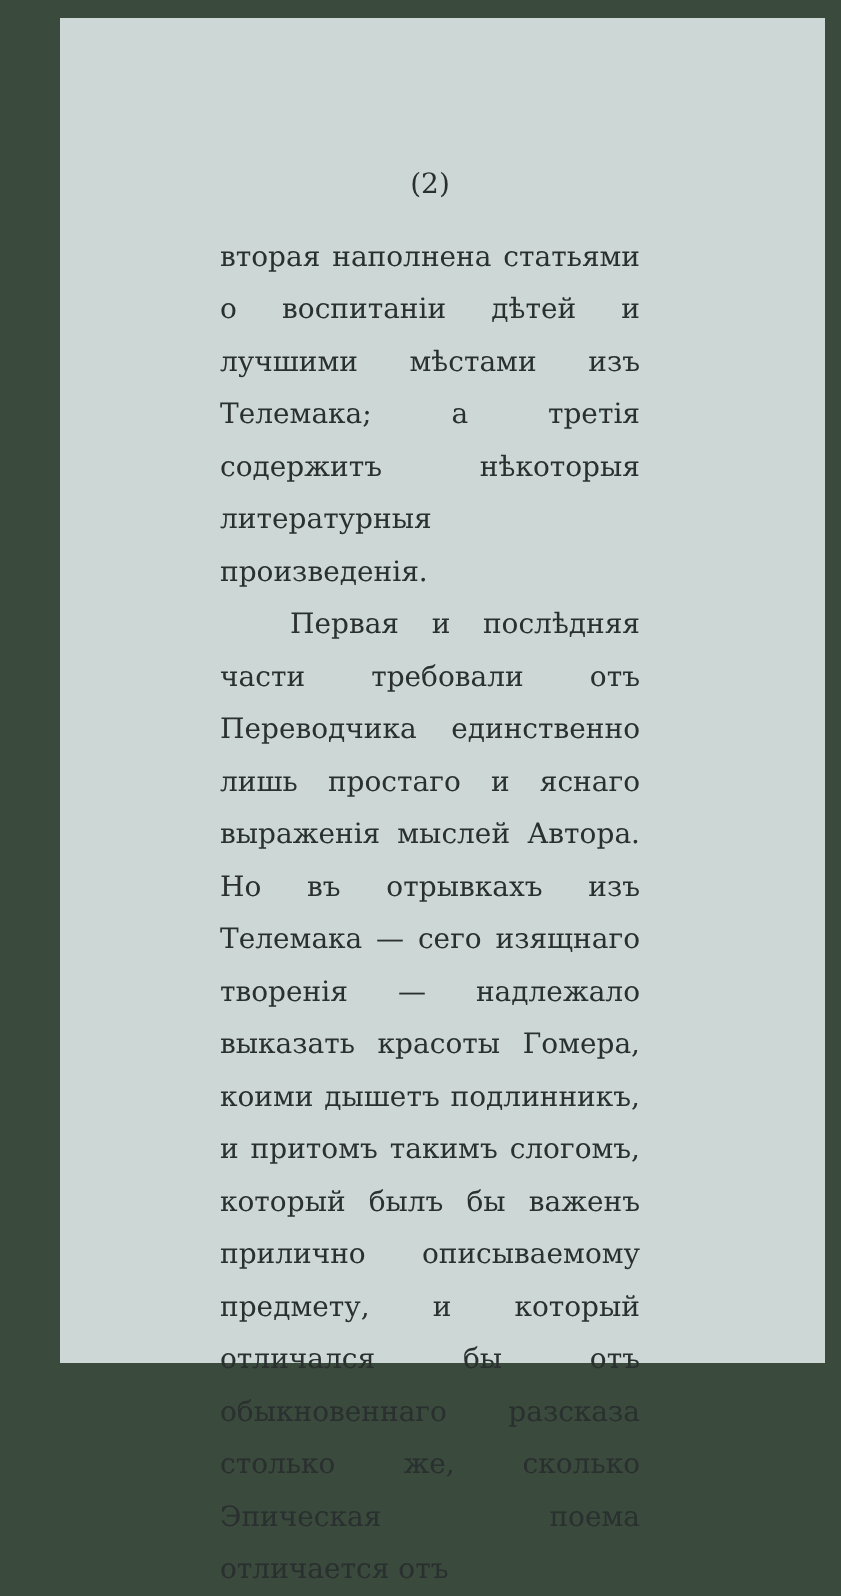(2)
вторая наполнена статьями о воспитаніи дѣтей и лучшими мѣстами изъ Телемака; а третія содержитъ нѣкоторыя литературныя произведенія.
Первая и послѣдняя части требовали отъ Переводчика единственно лишь простаго и яснаго выраженія мыслей Автора. Но въ отрывкахъ изъ Телемака — сего изящнаго творенія — надлежало выказать красоты Гомера, коими дышетъ подлинникъ, и притомъ такимъ слогомъ, который былъ бы важенъ прилично описываемому предмету, и который отличался бы отъ обыкновеннаго разсказа столько же, сколько Эпическая поема отличается отъ